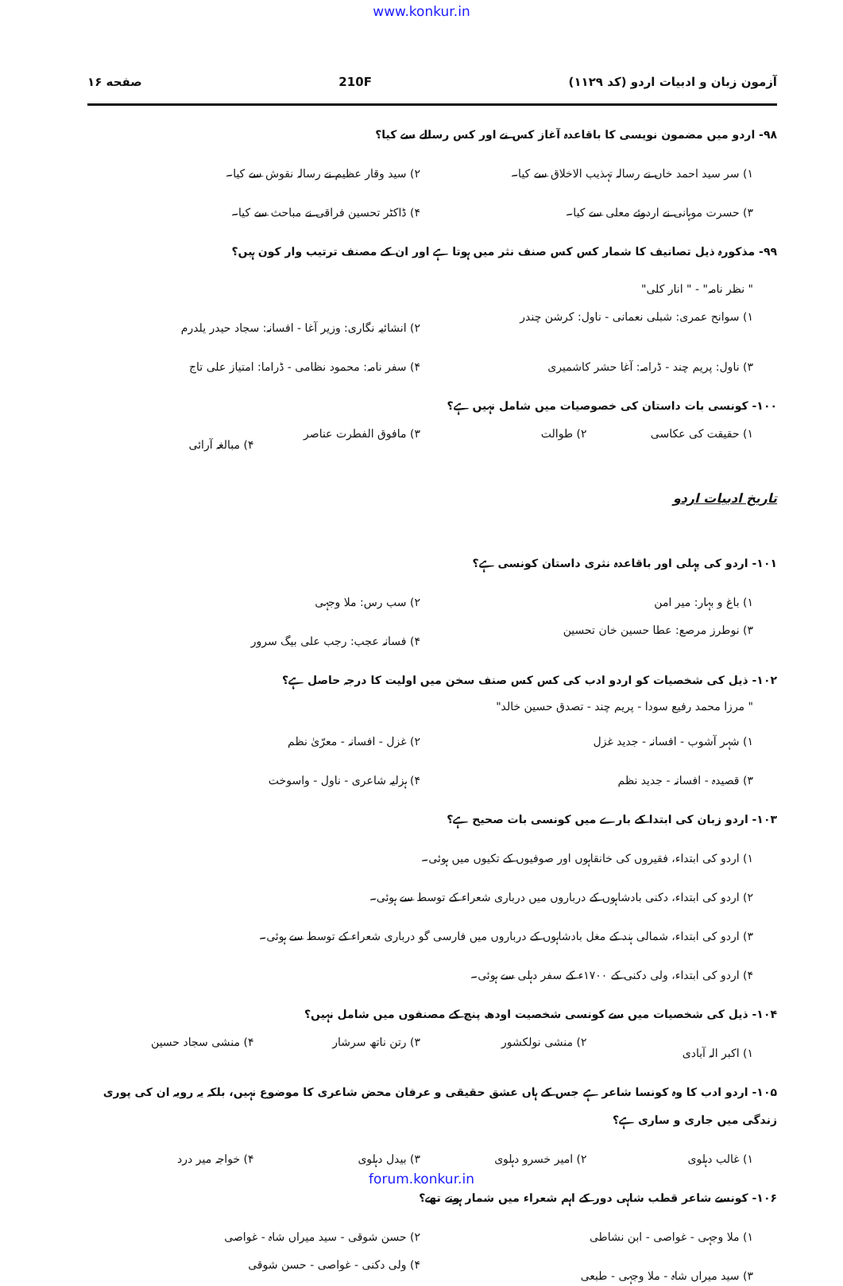www.konkur.in
آزمون زبان و ادبیات اردو (کد ۱۱۲۹) 210F صفحه ۱۶
۹۸- اردو میں مضمون نویسی کا باقاعدہ آغاز کس نے اور کس رسالے سے کیا؟
۱) سر سید احمد خاں نے رسالہ تہذیب الاخلاق سے کیا۔
۲) سید وقار عظیم نے رسالہ نقوش سے کیا۔
۳) حسرت موہانی نے اردوئے معلی سے کیا۔
۴) ڈاکٹر تحسین فراقی نے مباحث سے کیا۔
۹۹- مذکورہ ذیل تصانیف کا شمار کس کس صنف نثر میں ہوتا ہے اور ان کے مصنف ترتیب وار کون ہیں؟
" نظر نامہ" - " انار کلی"
۱) سوانح عمری: شبلی نعمانی - ناول: کرشن چندر
۲) انشائیہ نگاری: وزیر آغا - افسانہ: سجاد حیدر یلدرم
۳) ناول: پریم چند - ڈرامہ: آغا حشر کاشمیری
۴) سفر نامہ: محمود نظامی - ڈراما: امتیاز علی تاج
۱۰۰- کونسی بات داستان کی خصوصیات میں شامل نہیں ہے؟
۱) حقیقت کی عکاسی
۲) طوالت
۳) مافوق الفطرت عناصر
۴) مبالغہ آرائی
تاریخ ادبیات اردو
۱۰۱- اردو کی پہلی اور باقاعدہ نثری داستان کونسی ہے؟
۱) باغ و بہار: میر امن
۲) سب رس: ملا وجہی
۳) نوطرز مرصع: عطا حسین خان تحسین
۴) فسانہ عجب: رجب علی بیگ سرور
۱۰۲- ذیل کی شخصیات کو اردو ادب کی کس کس صنف سخن میں اولیت کا درجہ حاصل ہے؟
" مرزا محمد رفیع سودا - پریم چند - تصدق حسین خالد"
۱) شہر آشوب - افسانہ - جدید غزل
۲) غزل - افسانہ - معرّیٰ نظم
۳) قصیدہ - افسانہ - جدید نظم
۴) ہزلیہ شاعری - ناول - واسوخت
۱۰۳- اردو زبان کی ابتدا کے بارے میں کونسی بات صحیح ہے؟
۱) اردو کی ابتداء، فقیروں کی خانقاہوں اور صوفیوں کے تکیوں میں ہوئی۔
۲) اردو کی ابتداء، دکنی بادشاہوں کے درباروں میں درباری شعراء کے توسط سے ہوئی۔
۳) اردو کی ابتداء، شمالی ہند کے مغل بادشاہوں کے درباروں میں فارسی گو درباری شعراء کے توسط سے ہوئی۔
۴) اردو کی ابتداء، ولی دکنی کے ۱۷۰۰ء کے سفر دہلی سے ہوئی۔
۱۰۴- ذیل کی شخصیات میں سے کونسی شخصیت اودھ پنچ کے مصنفوں میں شامل نہیں؟
۱) اکبر الہ آبادی
۲) منشی نولکشور
۳) رتن ناتھ سرشار
۴) منشی سجاد حسین
۱۰۵- اردو ادب کا وہ کونسا شاعر ہے جس کے ہاں عشق حقیقی و عرفان محض شاعری کا موضوع نہیں، بلکہ یہ رویہ ان کی پوری زندگی میں جاری و ساری ہے؟
۱) غالب دہلوی
۲) امیر خسرو دہلوی
۳) بیدل دہلوی
۴) خواجہ میر درد
۱۰۶- کونسے شاعر قطب شاہی دور کے اہم شعراء میں شمار ہوتے تھے؟
۱) ملا وجہی - غواصی - ابن نشاطی
۲) حسن شوقی - سید میراں شاہ - غواصی
۳) سید میراں شاہ - ملا وجہی - طبعی
۴) ولی دکنی - غواصی - حسن شوقی
forum.konkur.in